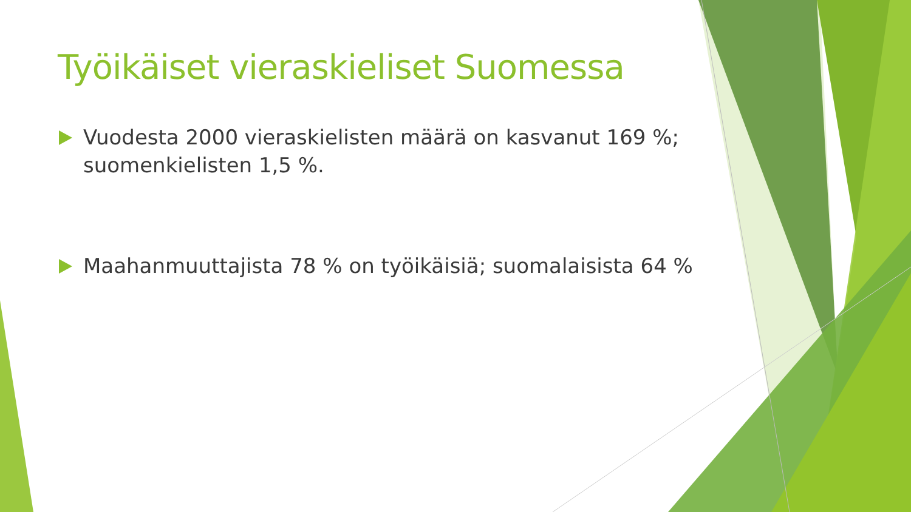Työikäiset vieraskieliset Suomessa
Vuodesta 2000 vieraskielisten määrä on kasvanut 169 %; suomenkielisten 1,5 %.
Maahanmuuttajista 78 % on työikäisiä; suomalaisista 64 %